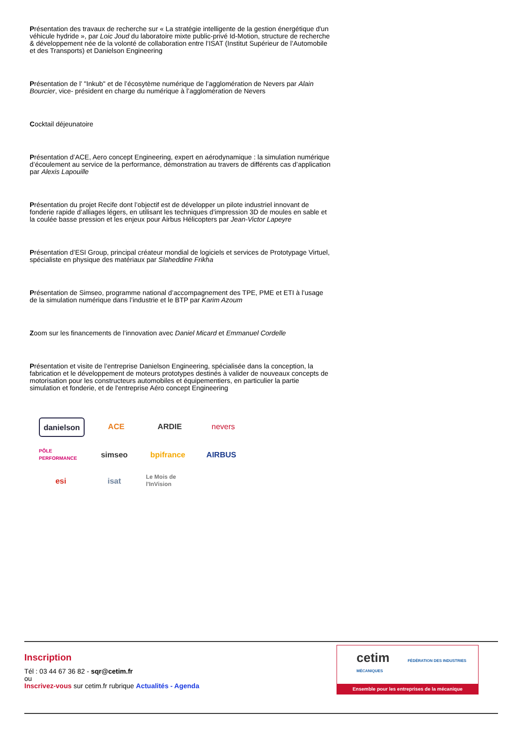Présentation des travaux de recherche sur « La stratégie intelligente de la gestion énergétique d'un véhicule hydride », par Loic Joud du laboratoire mixte public-privé Id-Motion, structure de recherche & développement née de la volonté de collaboration entre l’ISAT (Institut Supérieur de l’Automobile et des Transports) et Danielson Engineering
Présentation de l’ "Inkub" et de l’écosytème numérique de l’agglomération de Nevers par Alain Bourcier, vice- président en charge du numérique à l’agglomération de Nevers
Cocktail déjeunatoire
Présentation d’ACE, Aero concept Engineering, expert en aérodynamique : la simulation numérique d’écoulement au service de la performance, démonstration au travers de différents cas d’application par Alexis Lapouille
Présentation du projet Recife dont l’objectif est de développer un pilote industriel innovant de fonderie rapide d’alliages légers, en utilisant les techniques d’impression 3D de moules en sable et la coulée basse pression et les enjeux pour Airbus Hélicopters par Jean-Victor Lapeyre
Présentation d’ESI Group, principal créateur mondial de logiciels et services de Prototypage Virtuel, spécialiste en physique des matériaux par Slaheddine Frikha
Présentation de Simseo, programme national d’accompagnement des TPE, PME et ETI à l’usage de la simulation numérique dans l’industrie et le BTP par Karim Azoum
Zoom sur les financements de l’innovation avec Daniel Micard et Emmanuel Cordelle
Présentation et visite de l’entreprise Danielson Engineering, spécialisée dans la conception, la fabrication et le développement de moteurs prototypes destinés à valider de nouveaux concepts de motorisation pour les constructeurs automobiles et équipementiers, en particulier la partie simulation et fonderie, et de l'entreprise Aéro concept Engineering
danielson
ACE
ARDIE
nevers
PÔLE PERFORMANCE
simseo
bpifrance
AIRBUS
esi
isat
Le Mois de l'InVision
Inscription
Tél : 03 44 67 36 82 - sqr@cetim.fr
ou
Inscrivez-vous sur cetim.fr rubrique Actualités - Agenda
cetim FÉDÉRATION DES INDUSTRIES MÉCANIQUES
Ensemble pour les entreprises de la mécanique